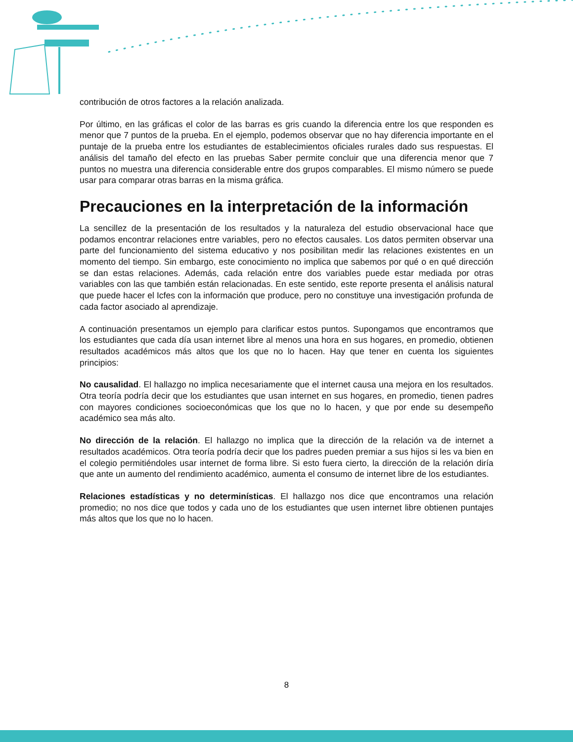contribución de otros factores a la relación analizada.
Por último, en las gráficas el color de las barras es gris cuando la diferencia entre los que responden es menor que 7 puntos de la prueba. En el ejemplo, podemos observar que no hay diferencia importante en el puntaje de la prueba entre los estudiantes de establecimientos oficiales rurales dado sus respuestas. El análisis del tamaño del efecto en las pruebas Saber permite concluir que una diferencia menor que 7 puntos no muestra una diferencia considerable entre dos grupos comparables. El mismo número se puede usar para comparar otras barras en la misma gráfica.
Precauciones en la interpretación de la información
La sencillez de la presentación de los resultados y la naturaleza del estudio observacional hace que podamos encontrar relaciones entre variables, pero no efectos causales. Los datos permiten observar una parte del funcionamiento del sistema educativo y nos posibilitan medir las relaciones existentes en un momento del tiempo. Sin embargo, este conocimiento no implica que sabemos por qué o en qué dirección se dan estas relaciones. Además, cada relación entre dos variables puede estar mediada por otras variables con las que también están relacionadas. En este sentido, este reporte presenta el análisis natural que puede hacer el Icfes con la información que produce, pero no constituye una investigación profunda de cada factor asociado al aprendizaje.
A continuación presentamos un ejemplo para clarificar estos puntos. Supongamos que encontramos que los estudiantes que cada día usan internet libre al menos una hora en sus hogares, en promedio, obtienen resultados académicos más altos que los que no lo hacen. Hay que tener en cuenta los siguientes principios:
No causalidad. El hallazgo no implica necesariamente que el internet causa una mejora en los resultados. Otra teoría podría decir que los estudiantes que usan internet en sus hogares, en promedio, tienen padres con mayores condiciones socioeconómicas que los que no lo hacen, y que por ende su desempeño académico sea más alto.
No dirección de la relación. El hallazgo no implica que la dirección de la relación va de internet a resultados académicos. Otra teoría podría decir que los padres pueden premiar a sus hijos si les va bien en el colegio permitiéndoles usar internet de forma libre. Si esto fuera cierto, la dirección de la relación diría que ante un aumento del rendimiento académico, aumenta el consumo de internet libre de los estudiantes.
Relaciones estadísticas y no determinísticas. El hallazgo nos dice que encontramos una relación promedio; no nos dice que todos y cada uno de los estudiantes que usen internet libre obtienen puntajes más altos que los que no lo hacen.
8